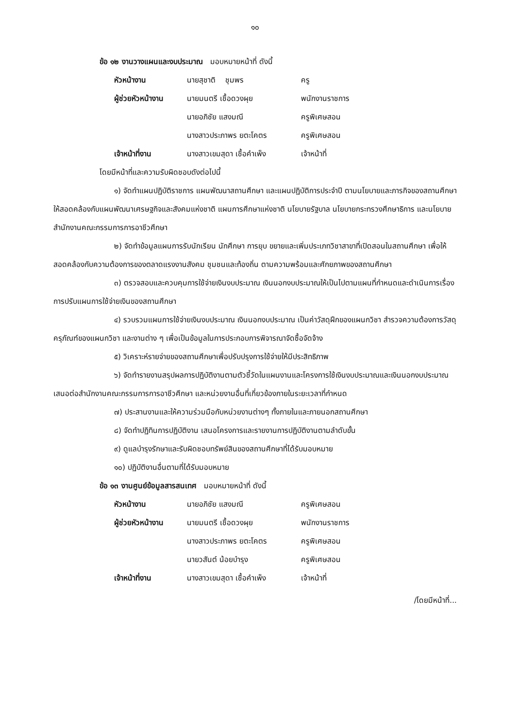๑๐
ข้อ ๑๒ งานวางแผนและงบประมาณ มอบหมายหน้าที่ ดังนี้
| หัวหน้างาน | นายสุชาติ ชุมพร | ครู |
| ผู้ช่วยหัวหน้างาน | นายมนตรี เชื้อดวงผุย | พนักงานราชการ |
| | นายอภิชัย แสงมณี | ครูพิเศษสอน |
| | นางสาวประภาพร ยตะโคตร | ครูพิเศษสอน |
| เจ้าหน้าที่งาน | นางสาวเขมสุดา เชื้อคำเพ็ง | เจ้าหน้าที่ |
โดยมีหน้าที่และความรับผิดชอบดังต่อไปนี้
๑) จัดทำแผนปฏิบัติราชการ แผนพัฒนาสถานศึกษา และแผนปฏิบัติการประจำปี ตามนโยบายและภารกิจของสถานศึกษาให้สอดคล้องกับแผนพัฒนาเศรษฐกิจและสังคมแห่งชาติ แผนการศึกษาแห่งชาติ นโยบายรัฐบาล นโยบายกระทรวงศึกษาธิการ และนโยบายสำนักงานคณะกรรมการการอาชีวศึกษา
๒) จัดทำข้อมูลแผนการรับนักเรียน นักศึกษา การยุบ ขยายและเพิ่มประเภทวิชาสาขาที่เปิดสอนในสถานศึกษา เพื่อให้สอดคล้องกับความต้องการของตลาดแรงงานสังคม ชุมชนและท้องถิ่น ตามความพร้อมและศักยภาพของสถานศึกษา
๓) ตรวจสอบและควบคุมการใช้จ่ายเงินงบประมาณ เงินนอกงบประมาณให้เป็นไปตามแผนที่กำหนดและดำเนินการเรื่องการปรับแผนการใช้จ่ายเงินของสถานศึกษา
๔) รวบรวมแผนการใช้จ่ายเงินงบประมาณ เงินนอกงบประมาณ เป็นค่าวัสดุฝึกของแผนกวิชา สำรวจความต้องการวัสดุครุภัณฑ์ของแผนกวิชา และงานต่าง ๆ เพื่อเป็นข้อมูลในการประกอบการพิจารณาจัดซื้อจัดจ้าง
๕) วิเคราะห์รายจ่ายของสถานศึกษาเพื่อปรับปรุงการใช้จ่ายให้มีประสิทธิภาพ
๖) จัดทำรายงานสรุปผลการปฏิบัติงานตามตัวชี้วัดในแผนงานและโครงการใช้เงินงบประมาณและเงินนอกงบประมาณเสนอต่อสำนักงานคณะกรรมการการอาชีวศึกษา และหน่วยงานอื่นที่เกี่ยวข้องภายในระยะเวลาที่กำหนด
๗) ประสานงานและให้ความร่วมมือกับหน่วยงานต่างๆ ทั้งภายในและภายนอกสถานศึกษา
๘) จัดทำปฏิทินการปฏิบัติงาน เสนอโครงการและรายงานการปฏิบัติงานตามลำดับขั้น
๙) ดูแลบำรุงรักษาและรับผิดชอบทรัพย์สินของสถานศึกษาที่ได้รับมอบหมาย
๑๐) ปฏิบัติงานอื่นตามที่ได้รับมอบหมาย
ข้อ ๑๓ งานศูนย์ข้อมูลสารสนเทศ มอบหมายหน้าที่ ดังนี้
| หัวหน้างาน | นายอภิชัย แสงมณี | ครูพิเศษสอน |
| ผู้ช่วยหัวหน้างาน | นายมนตรี เชื้อดวงผุย | พนักงานราชการ |
| | นางสาวประภาพร ยตะโคตร | ครูพิเศษสอน |
| | นายวสันต์ น้อยบำรุง | ครูพิเศษสอน |
| เจ้าหน้าที่งาน | นางสาวเขมสุดา เชื้อคำเพ็ง | เจ้าหน้าที่ |
/โดยมีหน้าที่...